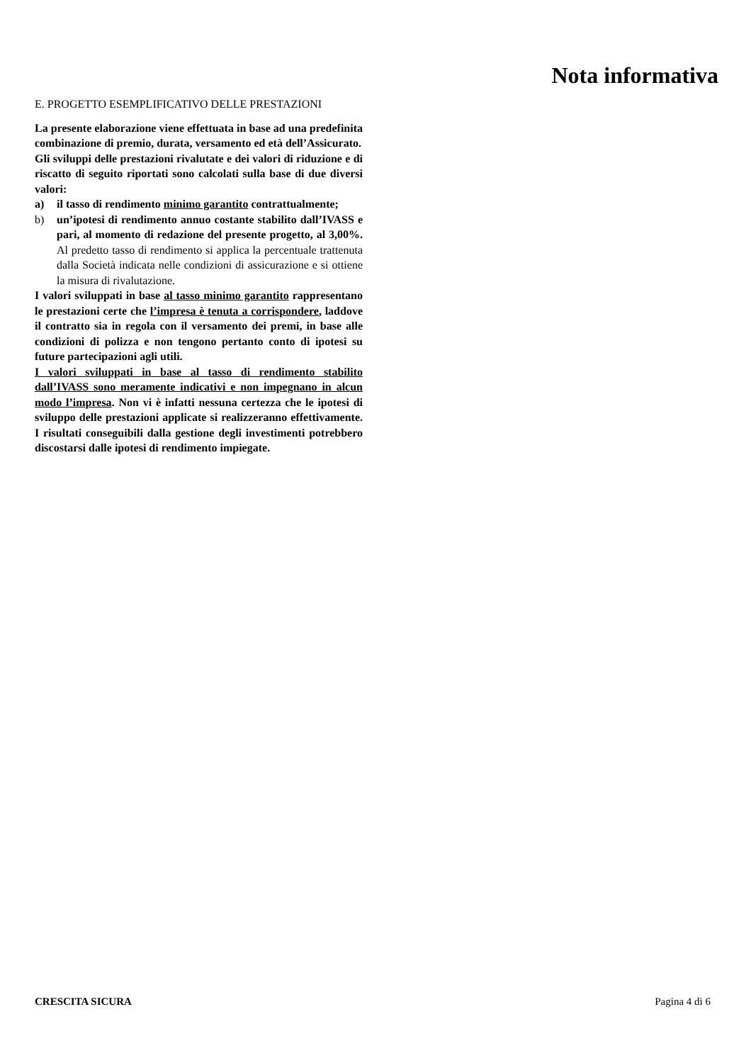Nota informativa
E. PROGETTO ESEMPLIFICATIVO DELLE PRESTAZIONI
La presente elaborazione viene effettuata in base ad una predefinita combinazione di premio, durata, versamento ed età dell’Assicurato.
Gli sviluppi delle prestazioni rivalutate e dei valori di riduzione e di riscatto di seguito riportati sono calcolati sulla base di due diversi valori:
a) il tasso di rendimento minimo garantito contrattualmente;
b) un’ipotesi di rendimento annuo costante stabilito dall’IVASS e pari, al momento di redazione del presente progetto, al 3,00%. Al predetto tasso di rendimento si applica la percentuale trattenuta dalla Società indicata nelle condizioni di assicurazione e si ottiene la misura di rivalutazione.
I valori sviluppati in base al tasso minimo garantito rappresentano le prestazioni certe che l’impresa è tenuta a corrispondere, laddove il contratto sia in regola con il versamento dei premi, in base alle condizioni di polizza e non tengono pertanto conto di ipotesi su future partecipazioni agli utili.
I valori sviluppati in base al tasso di rendimento stabilito dall’IVASS sono meramente indicativi e non impegnano in alcun modo l’impresa. Non vi è infatti nessuna certezza che le ipotesi di sviluppo delle prestazioni applicate si realizzeranno effettivamente. I risultati conseguibili dalla gestione degli investimenti potrebbero discostarsi dalle ipotesi di rendimento impiegate.
CRESCITA SICURA Pagina 4 di 6